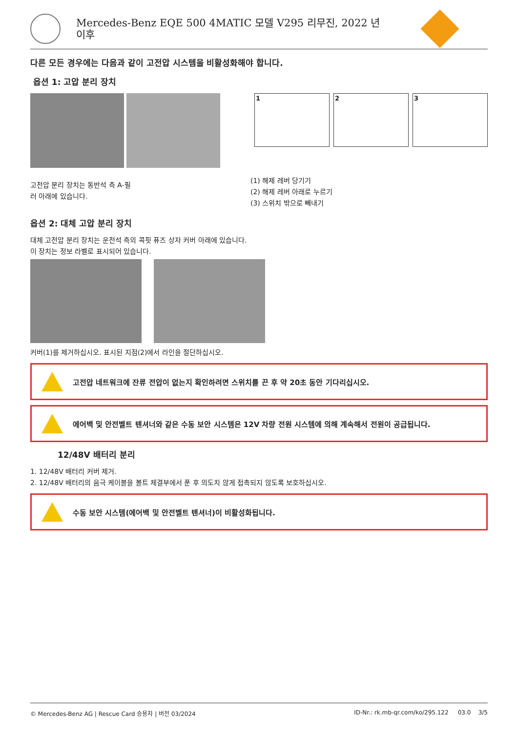Mercedes-Benz EQE 500 4MATIC 모델 V295 리무진, 2022 년
이후
다른 모든 경우에는 다음과 같이 고전압 시스템을 비활성화해야 합니다.
옵션 1: 고압 분리 장치
고전압 분리 장치는 동반석 측 A-필
러 아래에 있습니다.
1 2 3
(1) 해제 레버 당기기
(2) 해제 레버 아래로 누르기
(3) 스위치 밖으로 빼내기
옵션 2: 대체 고압 분리 장치
대체 고전압 분리 장치는 운전석 측의 콕핏 퓨즈 상자 커버 아래에 있습니다.
이 장치는 정보 라벨로 표시되어 있습니다.
커버(1)를 제거하십시오. 표시된 지점(2)에서 라인을 절단하십시오.
고전압 네트워크에 잔류 전압이 없는지 확인하려면 스위치를 끈 후 약 20초 동안 기다리십시오.
에어백 및 안전벨트 텐셔너와 같은 수동 보안 시스템은 12V 차량 전원 시스템에 의해 계속해서 전원이 공급됩니다.
12/48V 배터리 분리
1. 12/48V 배터리 커버 제거.
2. 12/48V 배터리의 음극 케이블을 볼트 체결부에서 푼 후 의도치 않게 접촉되지 않도록 보호하십시오.
수동 보안 시스템(에어백 및 안전벨트 텐셔너)이 비활성화됩니다.
© Mercedes-Benz AG | Rescue Card 승용차 | 버전 03/2024 ID-Nr.: rk.mb-qr.com/ko/295.122 03.0 3/5